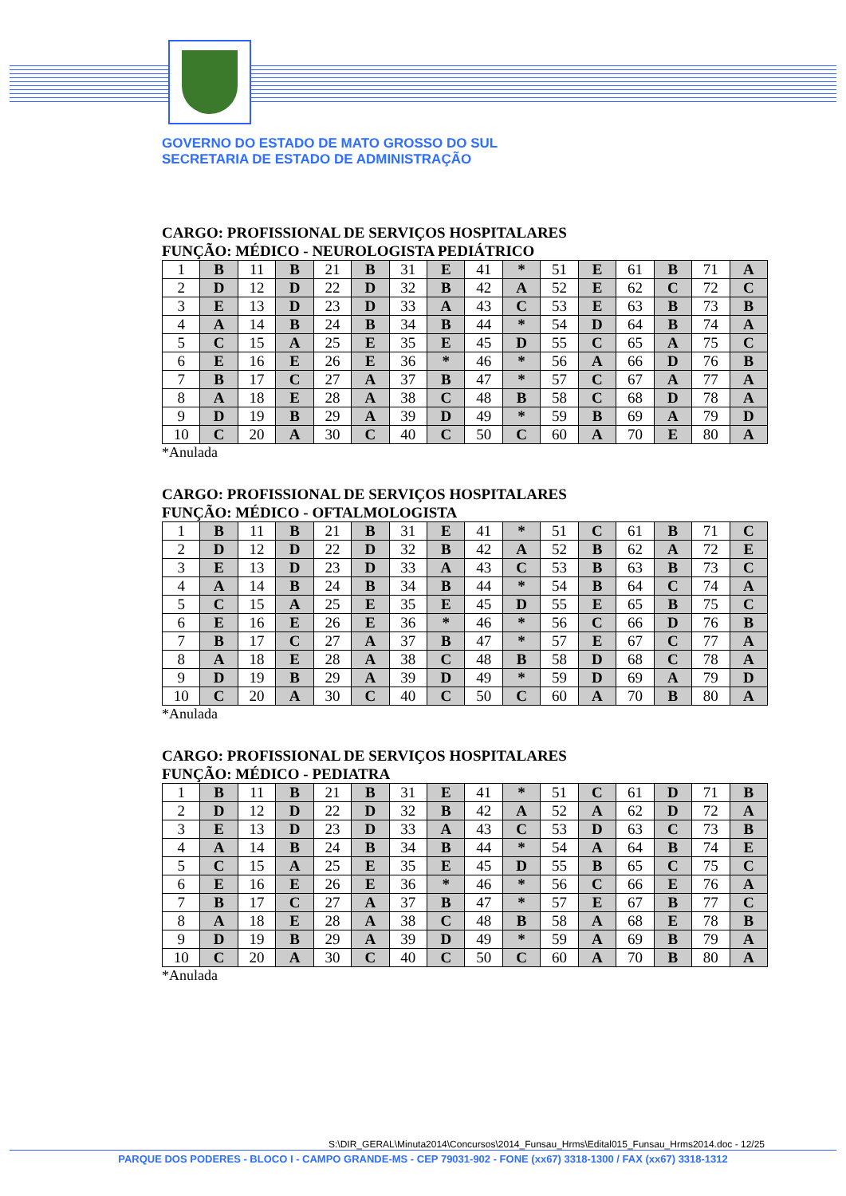GOVERNO DO ESTADO DE MATO GROSSO DO SUL
SECRETARIA DE ESTADO DE ADMINISTRAÇÃO
CARGO: PROFISSIONAL DE SERVIÇOS HOSPITALARES
FUNÇÃO: MÉDICO - NEUROLOGISTA PEDIÁTRICO
| 1 | B | 11 | B | 21 | B | 31 | E | 41 | * | 51 | E | 61 | B | 71 | A |
| 2 | D | 12 | D | 22 | D | 32 | B | 42 | A | 52 | E | 62 | C | 72 | C |
| 3 | E | 13 | D | 23 | D | 33 | A | 43 | C | 53 | E | 63 | B | 73 | B |
| 4 | A | 14 | B | 24 | B | 34 | B | 44 | * | 54 | D | 64 | B | 74 | A |
| 5 | C | 15 | A | 25 | E | 35 | E | 45 | D | 55 | C | 65 | A | 75 | C |
| 6 | E | 16 | E | 26 | E | 36 | * | 46 | * | 56 | A | 66 | D | 76 | B |
| 7 | B | 17 | C | 27 | A | 37 | B | 47 | * | 57 | C | 67 | A | 77 | A |
| 8 | A | 18 | E | 28 | A | 38 | C | 48 | B | 58 | C | 68 | D | 78 | A |
| 9 | D | 19 | B | 29 | A | 39 | D | 49 | * | 59 | B | 69 | A | 79 | D |
| 10 | C | 20 | A | 30 | C | 40 | C | 50 | C | 60 | A | 70 | E | 80 | A |
*Anulada
CARGO: PROFISSIONAL DE SERVIÇOS HOSPITALARES
FUNÇÃO: MÉDICO - OFTALMOLOGISTA
| 1 | B | 11 | B | 21 | B | 31 | E | 41 | * | 51 | C | 61 | B | 71 | C |
| 2 | D | 12 | D | 22 | D | 32 | B | 42 | A | 52 | B | 62 | A | 72 | E |
| 3 | E | 13 | D | 23 | D | 33 | A | 43 | C | 53 | B | 63 | B | 73 | C |
| 4 | A | 14 | B | 24 | B | 34 | B | 44 | * | 54 | B | 64 | C | 74 | A |
| 5 | C | 15 | A | 25 | E | 35 | E | 45 | D | 55 | E | 65 | B | 75 | C |
| 6 | E | 16 | E | 26 | E | 36 | * | 46 | * | 56 | C | 66 | D | 76 | B |
| 7 | B | 17 | C | 27 | A | 37 | B | 47 | * | 57 | E | 67 | C | 77 | A |
| 8 | A | 18 | E | 28 | A | 38 | C | 48 | B | 58 | D | 68 | C | 78 | A |
| 9 | D | 19 | B | 29 | A | 39 | D | 49 | * | 59 | D | 69 | A | 79 | D |
| 10 | C | 20 | A | 30 | C | 40 | C | 50 | C | 60 | A | 70 | B | 80 | A |
*Anulada
CARGO: PROFISSIONAL DE SERVIÇOS HOSPITALARES
FUNÇÃO: MÉDICO - PEDIATRA
| 1 | B | 11 | B | 21 | B | 31 | E | 41 | * | 51 | C | 61 | D | 71 | B |
| 2 | D | 12 | D | 22 | D | 32 | B | 42 | A | 52 | A | 62 | D | 72 | A |
| 3 | E | 13 | D | 23 | D | 33 | A | 43 | C | 53 | D | 63 | C | 73 | B |
| 4 | A | 14 | B | 24 | B | 34 | B | 44 | * | 54 | A | 64 | B | 74 | E |
| 5 | C | 15 | A | 25 | E | 35 | E | 45 | D | 55 | B | 65 | C | 75 | C |
| 6 | E | 16 | E | 26 | E | 36 | * | 46 | * | 56 | C | 66 | E | 76 | A |
| 7 | B | 17 | C | 27 | A | 37 | B | 47 | * | 57 | E | 67 | B | 77 | C |
| 8 | A | 18 | E | 28 | A | 38 | C | 48 | B | 58 | A | 68 | E | 78 | B |
| 9 | D | 19 | B | 29 | A | 39 | D | 49 | * | 59 | A | 69 | B | 79 | A |
| 10 | C | 20 | A | 30 | C | 40 | C | 50 | C | 60 | A | 70 | B | 80 | A |
*Anulada
S:\DIR_GERAL\Minuta2014\Concursos\2014_Funsau_Hrms\Edital015_Funsau_Hrms2014.doc - 12/25
PARQUE DOS PODERES - BLOCO I - CAMPO GRANDE-MS - CEP 79031-902 - FONE (xx67) 3318-1300 / FAX (xx67) 3318-1312